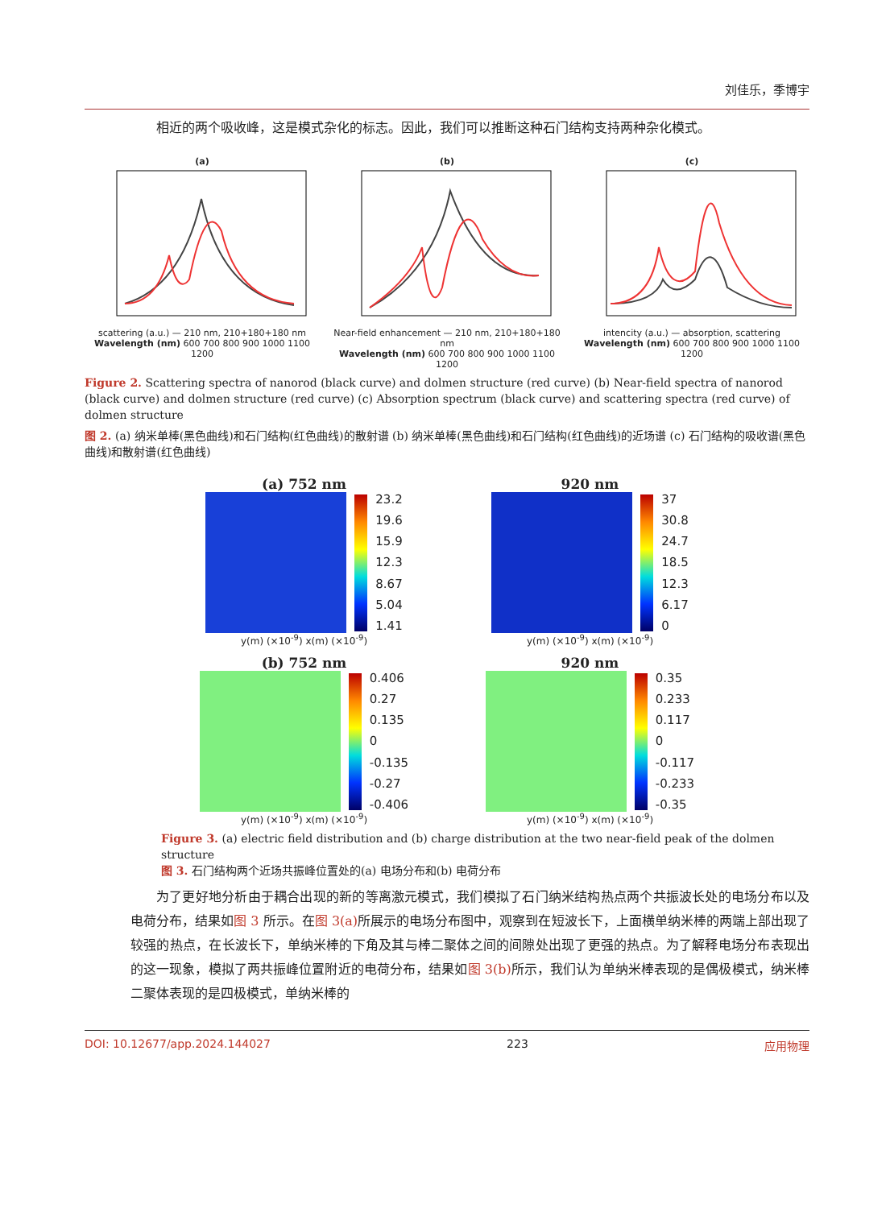刘佳乐，季博宇
相近的两个吸收峰，这是模式杂化的标志。因此，我们可以推断这种石门结构支持两种杂化模式。
(a) scattering (a.u.) — 210 nm, 210+180+180 nm
Wavelength (nm) 600 700 800 900 1000 1100 1200
(b) Near-field enhancement — 210 nm, 210+180+180 nm
Wavelength (nm) 600 700 800 900 1000 1100 1200
(c) intencity (a.u.) — absorption, scattering
Wavelength (nm) 600 700 800 900 1000 1100 1200
Figure 2. Scattering spectra of nanorod (black curve) and dolmen structure (red curve) (b) Near-field spectra of nanorod (black curve) and dolmen structure (red curve) (c) Absorption spectrum (black curve) and scattering spectra (red curve) of dolmen structure
图 2. (a) 纳米单棒(黑色曲线)和石门结构(红色曲线)的散射谱 (b) 纳米单棒(黑色曲线)和石门结构(红色曲线)的近场谱 (c) 石门结构的吸收谱(黑色曲线)和散射谱(红色曲线)
(a) 752 nm
23.2
19.6
15.9
12.3
8.67
5.04
1.41
y(m) (×10<sup>-9</sup>) x(m) (×10<sup>-9</sup>)
920 nm
37
30.8
24.7
18.5
12.3
6.17
0
y(m) (×10<sup>-9</sup>) x(m) (×10<sup>-9</sup>)
(b) 752 nm
0.406
0.27
0.135
0
-0.135
-0.27
-0.406
y(m) (×10<sup>-9</sup>) x(m) (×10<sup>-9</sup>)
920 nm
0.35
0.233
0.117
0
-0.117
-0.233
-0.35
y(m) (×10<sup>-9</sup>) x(m) (×10<sup>-9</sup>)
Figure 3. (a) electric field distribution and (b) charge distribution at the two near-field peak of the dolmen structure
图 3. 石门结构两个近场共振峰位置处的(a) 电场分布和(b) 电荷分布
为了更好地分析由于耦合出现的新的等离激元模式，我们模拟了石门纳米结构热点两个共振波长处的电场分布以及电荷分布，结果如图 3 所示。在图 3(a) 所展示的电场分布图中，观察到在短波长下，上面横单纳米棒的两端上部出现了较强的热点，在长波长下，单纳米棒的下角及其与棒二聚体之间的间隙处出现了更强的热点。为了解释电场分布表现出的这一现象，模拟了两共振峰位置附近的电荷分布，结果如图 3(b) 所示，我们认为单纳米棒表现的是偶极模式，纳米棒二聚体表现的是四极模式，单纳米棒的
DOI: 10.12677/app.2024.144027 223 应用物理